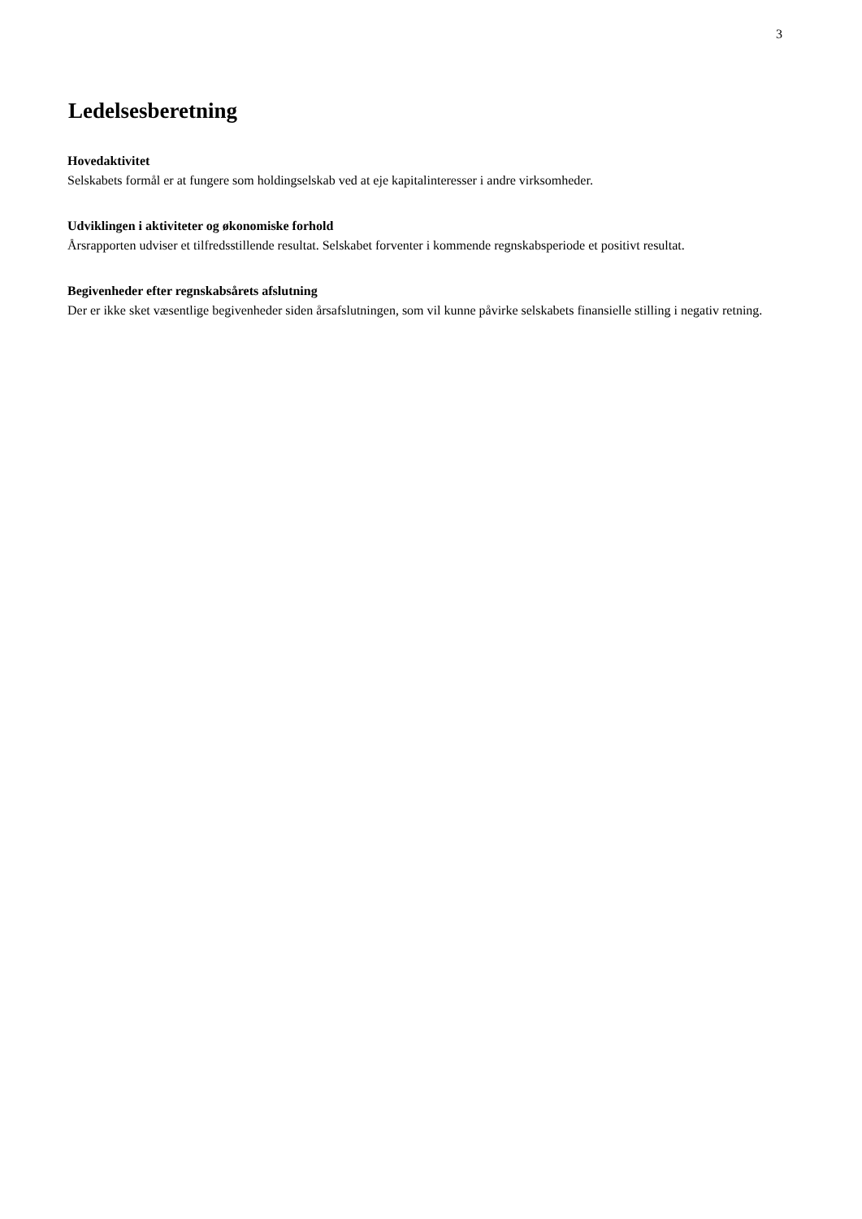3
Ledelsesberetning
Hovedaktivitet
Selskabets formål er at fungere som holdingselskab ved at eje kapitalinteresser i andre virksomheder.
Udviklingen i aktiviteter og økonomiske forhold
Årsrapporten udviser et tilfredsstillende resultat. Selskabet forventer i kommende regnskabsperiode et positivt resultat.
Begivenheder efter regnskabsårets afslutning
Der er ikke sket væsentlige begivenheder siden årsafslutningen, som vil kunne påvirke selskabets finansielle stilling i negativ retning.